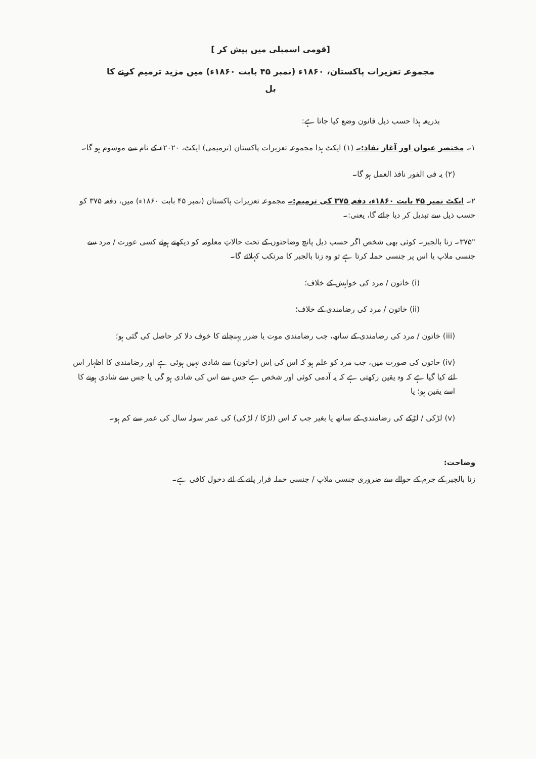[قومی اسمبلی میں پیش کر ]
مجموعہ تعزیرات پاکستان، ۱۸۶۰ء (نمبر ۴۵ بابت ۱۸۶۰ء) میں مزید ترمیم کرنے کا
بل
بذریعہ ہذا حسب ذیل قانون وضع کیا جاتا ہے:
۱۔ مختصر عنوان اور آغاز نفاذ:۔ (۱) ایکٹ ہذا مجموعہ تعزیرات پاکستان (ترمیمی) ایکٹ، ۲۰۲۰ء کے نام سے موسوم ہو گا۔
(۲) یہ فی الفور نافذ العمل ہو گا۔
۲۔ ایکٹ نمبر ۴۵ بابت ۱۸۶۰ء، دفعہ ۳۷۵ کی ترمیم:۔ مجموعہ تعزیرات پاکستان (نمبر ۴۵ بابت ۱۸۶۰ء) میں، دفعہ ۳۷۵ کو حسب ذیل سے تبدیل کر دیا جائے گا، یعنی:۔
"۳۷۵۔ زنا بالجبر۔ کوئی بھی شخص اگر حسب ذیل پانچ وضاحتوں کے تحت حالاتِ معلومہ کو دیکھتے ہوئے کسی عورت / مرد سے جنسی ملاپ یا اس پر جنسی حملہ کرتا ہے تو وہ زنا بالجبر کا مرتکب کہلائے گا۔
(i) خاتون / مرد کی خواہش کے خلاف؛
(ii) خاتون / مرد کی رضامندی کے خلاف؛
(iii) خاتون / مرد کی رضامندی کے ساتھ، جب رضامندی موت یا ضرر پہنچانے کا خوف دلا کر حاصل کی گئی ہو؛
(iv) خاتون کی صورت میں، جب مرد کو علم ہو کہ اس کی اِس (خاتون) سے شادی نہیں ہوئی ہے اور رضامندی کا اظہار اس لئے کیا گیا ہے کہ وہ یقین رکھتی ہے کہ یہ آدمی کوئی اور شخص ہے جس سے اس کی شادی ہو گی یا جس سے شادی ہونے کا اسے یقین ہو؛ یا
(v) لڑکی / لڑکے کی رضامندی کے ساتھ یا بغیر جب کہ اس (لڑکا / لڑکی) کی عمر سولہ سال کی عمر سے کم ہو۔
وضاحت:
زنا بالجبر کے جرم کے حوالے سے ضروری جنسی ملاپ / جنسی حملہ قرار پانے کے لئے دخول کافی ہے۔